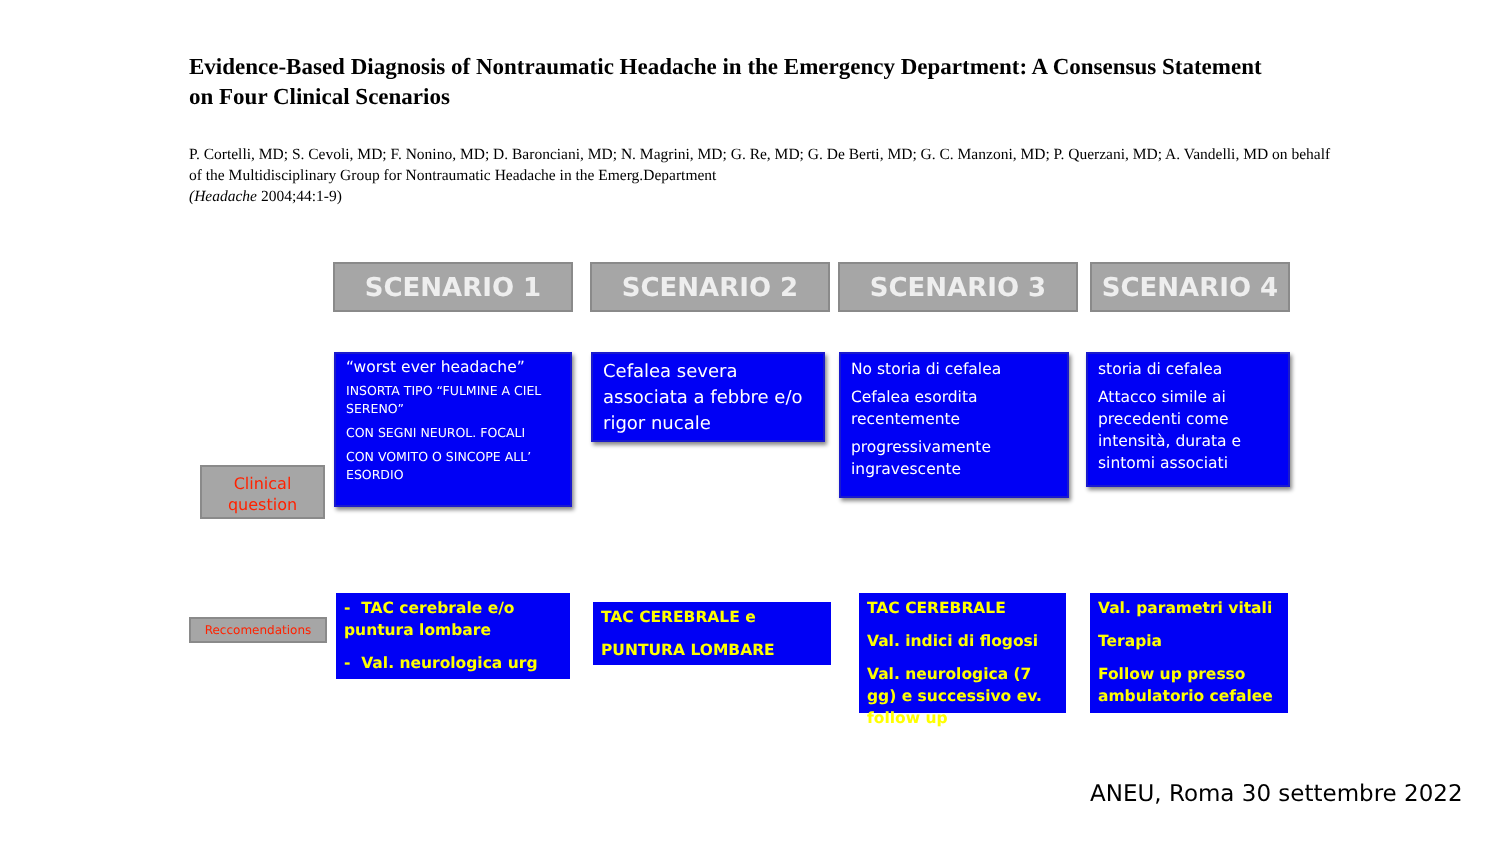Evidence-Based Diagnosis of Nontraumatic Headache in the Emergency Department: A Consensus Statement on Four Clinical Scenarios
P. Cortelli, MD; S. Cevoli, MD; F. Nonino, MD; D. Baronciani, MD; N. Magrini, MD; G. Re, MD; G. De Berti, MD; G. C. Manzoni, MD; P. Querzani, MD; A. Vandelli, MD on behalf of the Multidisciplinary Group for Nontraumatic Headache in the Emerg.Department
(Headache 2004;44:1-9)
SCENARIO 1 SCENARIO 2 SCENARIO 3 SCENARIO 4
Clinical question
“worst ever headache”
INSORTA TIPO “FULMINE A CIEL SERENO”
CON SEGNI NEUROL. FOCALI
CON VOMITO O SINCOPE ALL’ ESORDIO
Cefalea severa associata a febbre e/o rigor nucale
No storia di cefalea
Cefalea esordita recentemente
progressivamente ingravescente
storia di cefalea
Attacco simile ai precedenti come intensità, durata e sintomi associati
Reccomendations
- TAC cerebrale e/o puntura lombare
- Val. neurologica urg
TAC CEREBRALE e
PUNTURA LOMBARE
TAC CEREBRALE
Val. indici di flogosi
Val. neurologica (7 gg) e successivo ev. follow up
Val. parametri vitali
Terapia
Follow up presso ambulatorio cefalee
ANEU, Roma 30 settembre 2022